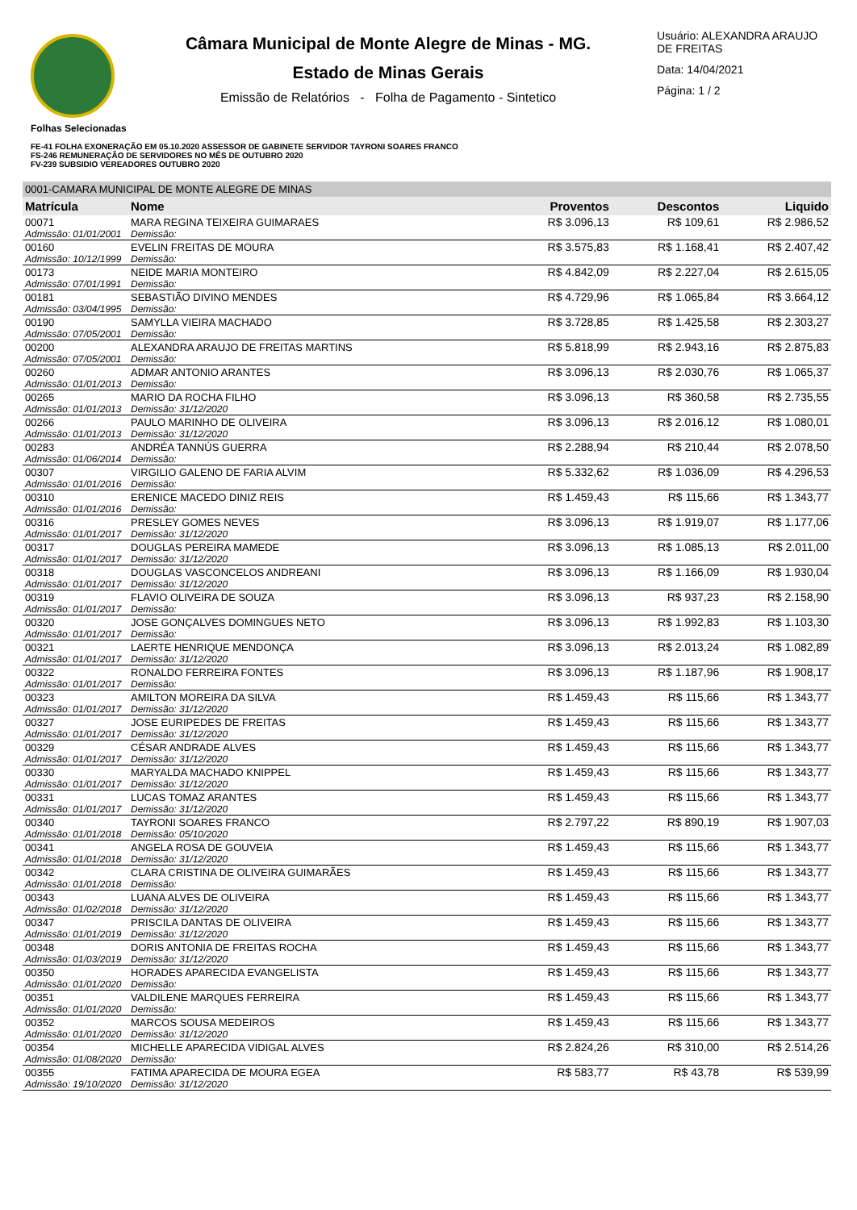Câmara Municipal de Monte Alegre de Minas - MG.
Estado de Minas Gerais
Emissão de Relatórios - Folha de Pagamento - Sintetico
Usuário: ALEXANDRA ARAUJO DE FREITAS
Data: 14/04/2021
Página: 1 / 2
Folhas Selecionadas
FE-41 FOLHA EXONERAÇÃO EM 05.10.2020 ASSESSOR DE GABINETE SERVIDOR TAYRONI SOARES FRANCO
FS-246 REMUNERAÇÃO DE SERVIDORES NO MÊS DE OUTUBRO 2020
FV-239 SUBSIDIO VEREADORES OUTUBRO 2020
| 0001-CAMARA MUNICIPAL DE MONTE ALEGRE DE MINAS | | | | |
| Matrícula | Nome | Proventos | Descontos | Liquido |
| 00071 | MARA REGINA TEIXEIRA GUIMARAES | R$ 3.096,13 | R$ 109,61 | R$ 2.986,52 |
| Admissão: 01/01/2001 | Demissão: | | | |
| 00160 | EVELIN FREITAS DE MOURA | R$ 3.575,83 | R$ 1.168,41 | R$ 2.407,42 |
| Admissão: 10/12/1999 | Demissão: | | | |
| 00173 | NEIDE MARIA MONTEIRO | R$ 4.842,09 | R$ 2.227,04 | R$ 2.615,05 |
| Admissão: 07/01/1991 | Demissão: | | | |
| 00181 | SEBASTIÃO DIVINO MENDES | R$ 4.729,96 | R$ 1.065,84 | R$ 3.664,12 |
| Admissão: 03/04/1995 | Demissão: | | | |
| 00190 | SAMYLLA VIEIRA MACHADO | R$ 3.728,85 | R$ 1.425,58 | R$ 2.303,27 |
| Admissão: 07/05/2001 | Demissão: | | | |
| 00200 | ALEXANDRA ARAUJO DE FREITAS MARTINS | R$ 5.818,99 | R$ 2.943,16 | R$ 2.875,83 |
| Admissão: 07/05/2001 | Demissão: | | | |
| 00260 | ADMAR ANTONIO ARANTES | R$ 3.096,13 | R$ 2.030,76 | R$ 1.065,37 |
| Admissão: 01/01/2013 | Demissão: | | | |
| 00265 | MARIO DA ROCHA FILHO | R$ 3.096,13 | R$ 360,58 | R$ 2.735,55 |
| Admissão: 01/01/2013 | Demissão: 31/12/2020 | | | |
| 00266 | PAULO MARINHO DE OLIVEIRA | R$ 3.096,13 | R$ 2.016,12 | R$ 1.080,01 |
| Admissão: 01/01/2013 | Demissão: 31/12/2020 | | | |
| 00283 | ANDRÉA TANNÚS GUERRA | R$ 2.288,94 | R$ 210,44 | R$ 2.078,50 |
| Admissão: 01/06/2014 | Demissão: | | | |
| 00307 | VIRGILIO GALENO DE FARIA ALVIM | R$ 5.332,62 | R$ 1.036,09 | R$ 4.296,53 |
| Admissão: 01/01/2016 | Demissão: | | | |
| 00310 | ERENICE MACEDO DINIZ REIS | R$ 1.459,43 | R$ 115,66 | R$ 1.343,77 |
| Admissão: 01/01/2016 | Demissão: | | | |
| 00316 | PRESLEY GOMES NEVES | R$ 3.096,13 | R$ 1.919,07 | R$ 1.177,06 |
| Admissão: 01/01/2017 | Demissão: 31/12/2020 | | | |
| 00317 | DOUGLAS PEREIRA MAMEDE | R$ 3.096,13 | R$ 1.085,13 | R$ 2.011,00 |
| Admissão: 01/01/2017 | Demissão: 31/12/2020 | | | |
| 00318 | DOUGLAS VASCONCELOS ANDREANI | R$ 3.096,13 | R$ 1.166,09 | R$ 1.930,04 |
| Admissão: 01/01/2017 | Demissão: 31/12/2020 | | | |
| 00319 | FLAVIO OLIVEIRA DE SOUZA | R$ 3.096,13 | R$ 937,23 | R$ 2.158,90 |
| Admissão: 01/01/2017 | Demissão: | | | |
| 00320 | JOSE GONÇALVES DOMINGUES NETO | R$ 3.096,13 | R$ 1.992,83 | R$ 1.103,30 |
| Admissão: 01/01/2017 | Demissão: | | | |
| 00321 | LAERTE HENRIQUE MENDONÇA | R$ 3.096,13 | R$ 2.013,24 | R$ 1.082,89 |
| Admissão: 01/01/2017 | Demissão: 31/12/2020 | | | |
| 00322 | RONALDO FERREIRA FONTES | R$ 3.096,13 | R$ 1.187,96 | R$ 1.908,17 |
| Admissão: 01/01/2017 | Demissão: | | | |
| 00323 | AMILTON MOREIRA DA SILVA | R$ 1.459,43 | R$ 115,66 | R$ 1.343,77 |
| Admissão: 01/01/2017 | Demissão: 31/12/2020 | | | |
| 00327 | JOSE EURIPEDES DE FREITAS | R$ 1.459,43 | R$ 115,66 | R$ 1.343,77 |
| Admissão: 01/01/2017 | Demissão: 31/12/2020 | | | |
| 00329 | CÉSAR ANDRADE ALVES | R$ 1.459,43 | R$ 115,66 | R$ 1.343,77 |
| Admissão: 01/01/2017 | Demissão: 31/12/2020 | | | |
| 00330 | MARYALDA MACHADO KNIPPEL | R$ 1.459,43 | R$ 115,66 | R$ 1.343,77 |
| Admissão: 01/01/2017 | Demissão: 31/12/2020 | | | |
| 00331 | LUCAS TOMAZ ARANTES | R$ 1.459,43 | R$ 115,66 | R$ 1.343,77 |
| Admissão: 01/01/2017 | Demissão: 31/12/2020 | | | |
| 00340 | TAYRONI SOARES FRANCO | R$ 2.797,22 | R$ 890,19 | R$ 1.907,03 |
| Admissão: 01/01/2018 | Demissão: 05/10/2020 | | | |
| 00341 | ANGELA ROSA DE GOUVEIA | R$ 1.459,43 | R$ 115,66 | R$ 1.343,77 |
| Admissão: 01/01/2018 | Demissão: 31/12/2020 | | | |
| 00342 | CLARA CRISTINA DE OLIVEIRA GUIMARÃES | R$ 1.459,43 | R$ 115,66 | R$ 1.343,77 |
| Admissão: 01/01/2018 | Demissão: | | | |
| 00343 | LUANA ALVES DE OLIVEIRA | R$ 1.459,43 | R$ 115,66 | R$ 1.343,77 |
| Admissão: 01/02/2018 | Demissão: 31/12/2020 | | | |
| 00347 | PRISCILA DANTAS DE OLIVEIRA | R$ 1.459,43 | R$ 115,66 | R$ 1.343,77 |
| Admissão: 01/01/2019 | Demissão: 31/12/2020 | | | |
| 00348 | DORIS ANTONIA DE FREITAS ROCHA | R$ 1.459,43 | R$ 115,66 | R$ 1.343,77 |
| Admissão: 01/03/2019 | Demissão: 31/12/2020 | | | |
| 00350 | HORADES APARECIDA EVANGELISTA | R$ 1.459,43 | R$ 115,66 | R$ 1.343,77 |
| Admissão: 01/01/2020 | Demissão: | | | |
| 00351 | VALDILENE MARQUES FERREIRA | R$ 1.459,43 | R$ 115,66 | R$ 1.343,77 |
| Admissão: 01/01/2020 | Demissão: | | | |
| 00352 | MARCOS SOUSA MEDEIROS | R$ 1.459,43 | R$ 115,66 | R$ 1.343,77 |
| Admissão: 01/01/2020 | Demissão: 31/12/2020 | | | |
| 00354 | MICHELLE APARECIDA VIDIGAL ALVES | R$ 2.824,26 | R$ 310,00 | R$ 2.514,26 |
| Admissão: 01/08/2020 | Demissão: | | | |
| 00355 | FATIMA APARECIDA DE MOURA EGEA | R$ 583,77 | R$ 43,78 | R$ 539,99 |
| Admissão: 19/10/2020 | Demissão: 31/12/2020 | | | |